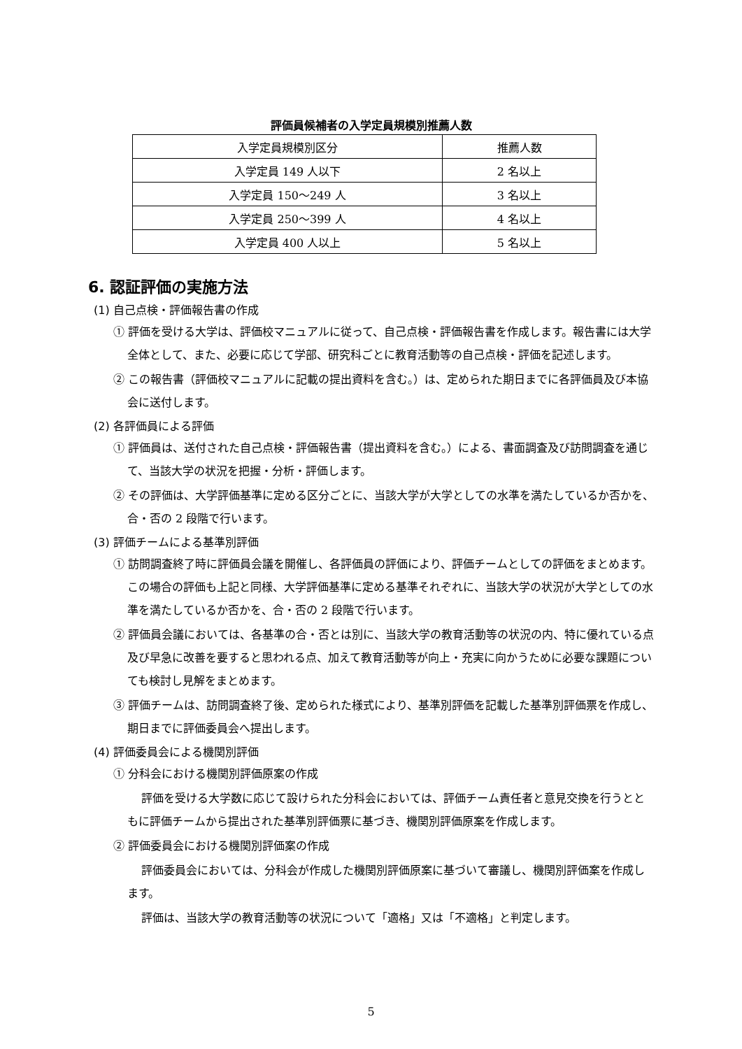評価員候補者の入学定員規模別推薦人数
| 入学定員規模別区分 | 推薦人数 |
| --- | --- |
| 入学定員 149 人以下 | 2 名以上 |
| 入学定員 150～249 人 | 3 名以上 |
| 入学定員 250～399 人 | 4 名以上 |
| 入学定員 400 人以上 | 5 名以上 |
6. 認証評価の実施方法
(1) 自己点検・評価報告書の作成
① 評価を受ける大学は、評価校マニュアルに従って、自己点検・評価報告書を作成します。報告書には大学全体として、また、必要に応じて学部、研究科ごとに教育活動等の自己点検・評価を記述します。
② この報告書（評価校マニュアルに記載の提出資料を含む。）は、定められた期日までに各評価員及び本協会に送付します。
(2) 各評価員による評価
① 評価員は、送付された自己点検・評価報告書（提出資料を含む。）による、書面調査及び訪問調査を通じて、当該大学の状況を把握・分析・評価します。
② その評価は、大学評価基準に定める区分ごとに、当該大学が大学としての水準を満たしているか否かを、合・否の 2 段階で行います。
(3) 評価チームによる基準別評価
① 訪問調査終了時に評価員会議を開催し、各評価員の評価により、評価チームとしての評価をまとめます。この場合の評価も上記と同様、大学評価基準に定める基準それぞれに、当該大学の状況が大学としての水準を満たしているか否かを、合・否の 2 段階で行います。
② 評価員会議においては、各基準の合・否とは別に、当該大学の教育活動等の状況の内、特に優れている点及び早急に改善を要すると思われる点、加えて教育活動等が向上・充実に向かうために必要な課題についても検討し見解をまとめます。
③ 評価チームは、訪問調査終了後、定められた様式により、基準別評価を記載した基準別評価票を作成し、期日までに評価委員会へ提出します。
(4) 評価委員会による機関別評価
① 分科会における機関別評価原案の作成
評価を受ける大学数に応じて設けられた分科会においては、評価チーム責任者と意見交換を行うとともに評価チームから提出された基準別評価票に基づき、機関別評価原案を作成します。
② 評価委員会における機関別評価案の作成
評価委員会においては、分科会が作成した機関別評価原案に基づいて審議し、機関別評価案を作成します。
評価は、当該大学の教育活動等の状況について「適格」又は「不適格」と判定します。
5